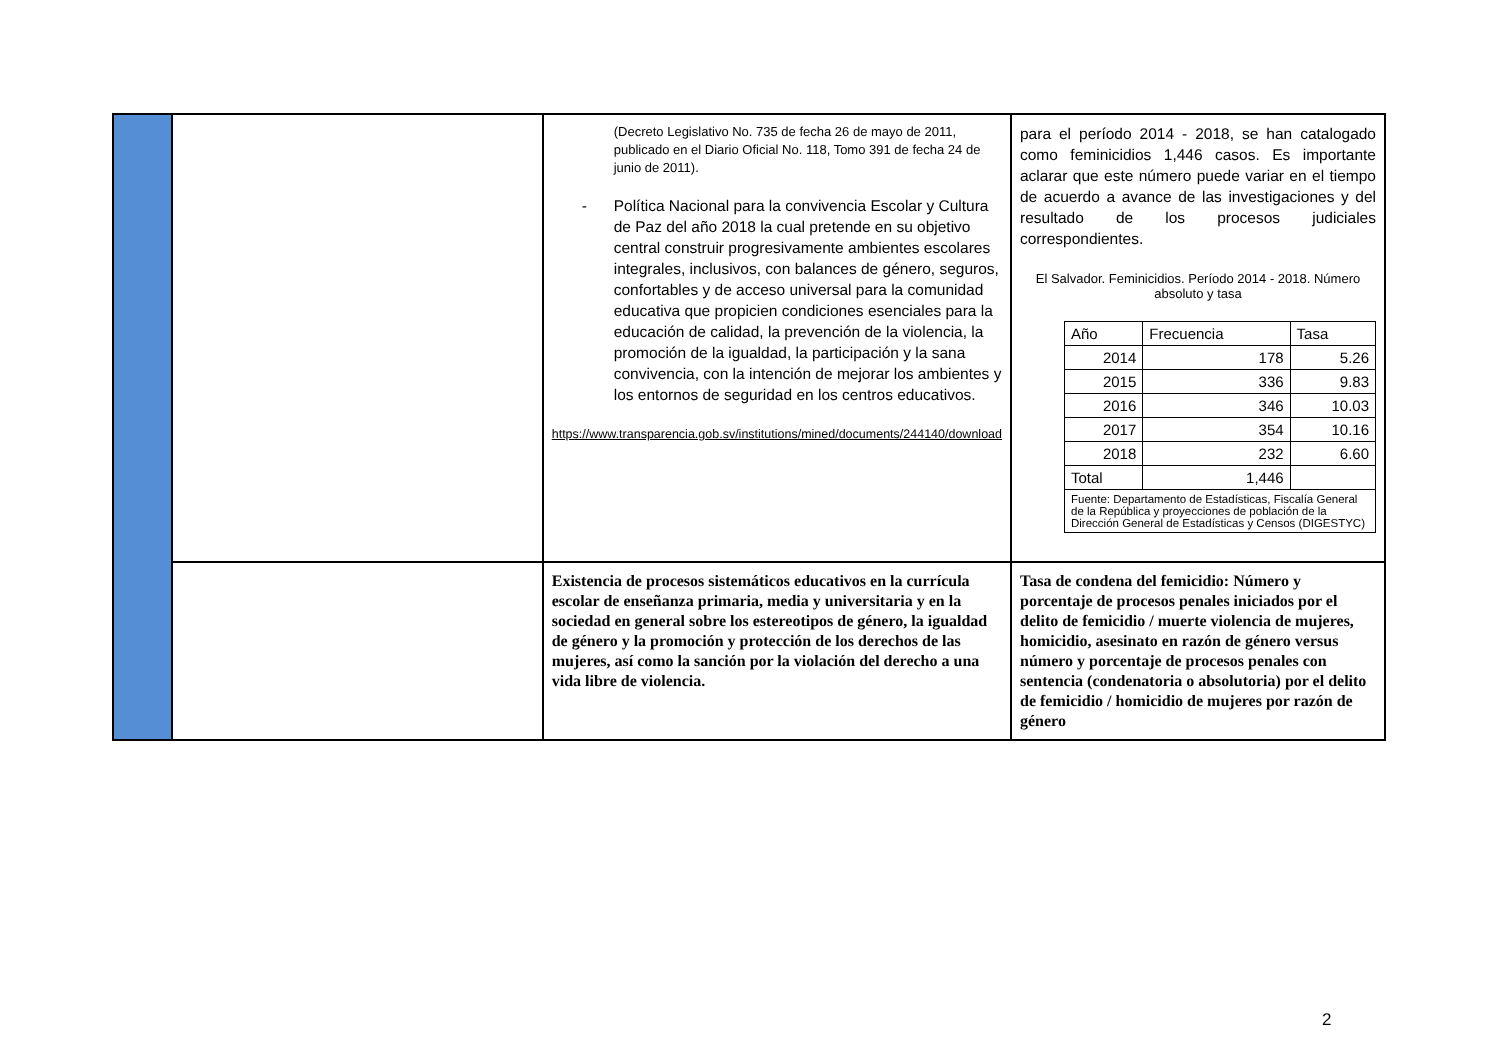| | | (Decreto Legislativo No. 735 de fecha 26 de mayo de 2011, publicado en el Diario Oficial No. 118, Tomo 391 de fecha 24 de junio de 2011). - Política Nacional para la convivencia Escolar y Cultura de Paz del año 2018 la cual pretende en su objetivo central construir progresivamente ambientes escolares integrales, inclusivos, con balances de género, seguros, confortables y de acceso universal para la comunidad educativa que propicien condiciones esenciales para la educación de calidad, la prevención de la violencia, la promoción de la igualdad, la participación y la sana convivencia, con la intención de mejorar los ambientes y los entornos de seguridad en los centros educativos. https://www.transparencia.gob.sv/institutions/mined/documents/244140/download | para el período 2014 - 2018, se han catalogado como feminicidios 1,446 casos. Es importante aclarar que este número puede variar en el tiempo de acuerdo a avance de las investigaciones y del resultado de los procesos judiciales correspondientes. El Salvador. Feminicidios. Período 2014 - 2018. Número absoluto y tasa / Año / Frecuencia / Tasa / / --- / --- / --- / / 2014 / 178 / 5.26 / / 2015 / 336 / 9.83 / / 2016 / 346 / 10.03 / / 2017 / 354 / 10.16 / / 2018 / 232 / 6.60 / / Total / 1,446 / / / Fuente: Departamento de Estadísticas, Fiscalía General de la República y proyecciones de población de la Dirección General de Estadísticas y Censos (DIGESTYC) / / / |
| | | Existencia de procesos sistemáticos educativos en la currícula escolar de enseñanza primaria, media y universitaria y en la sociedad en general sobre los estereotipos de género, la igualdad de género y la promoción y protección de los derechos de las mujeres, así como la sanción por la violación del derecho a una vida libre de violencia. | Tasa de condena del femicidio: Número y porcentaje de procesos penales iniciados por el delito de femicidio / muerte violencia de mujeres, homicidio, asesinato en razón de género versus número y porcentaje de procesos penales con sentencia (condenatoria o absolutoria) por el delito de femicidio / homicidio de mujeres por razón de género |
2